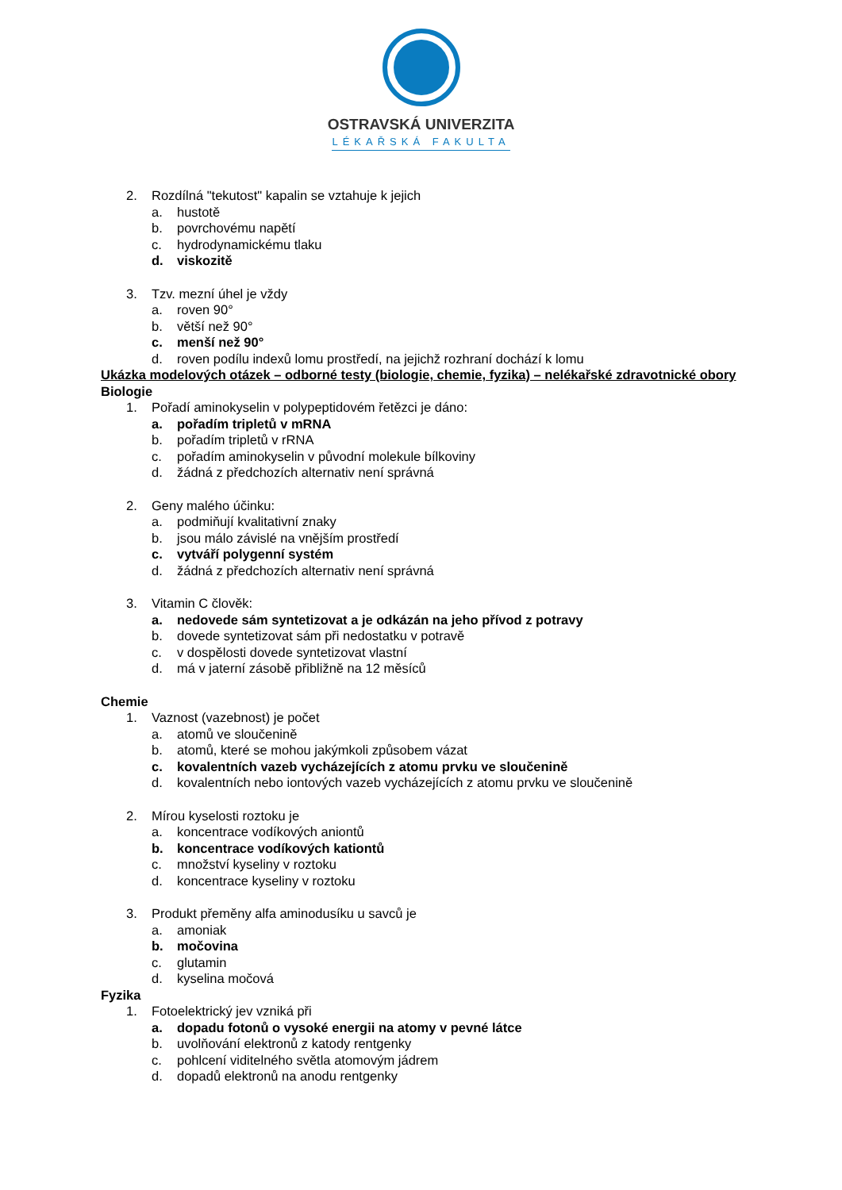OSTRAVSKÁ UNIVERZITA
LÉKAŘSKÁ FAKULTA
2. Rozdílná "tekutost" kapalin se vztahuje k jejich
a. hustotě
b. povrchovému napětí
c. hydrodynamickému tlaku
d. viskozitě
3. Tzv. mezní úhel je vždy
a. roven 90°
b. větší než 90°
c. menší než 90°
d. roven podílu indexů lomu prostředí, na jejichž rozhraní dochází k lomu
Ukázka modelových otázek – odborné testy (biologie, chemie, fyzika) – nelékařské zdravotnické obory
Biologie
1. Pořadí aminokyselin v polypeptidovém řetězci je dáno:
a. pořadím tripletů v mRNA
b. pořadím tripletů v rRNA
c. pořadím aminokyselin v původní molekule bílkoviny
d. žádná z předchozích alternativ není správná
2. Geny malého účinku:
a. podmiňují kvalitativní znaky
b. jsou málo závislé na vnějším prostředí
c. vytváří polygenní systém
d. žádná z předchozích alternativ není správná
3. Vitamin C člověk:
a. nedovede sám syntetizovat a je odkázán na jeho přívod z potravy
b. dovede syntetizovat sám při nedostatku v potravě
c. v dospělosti dovede syntetizovat vlastní
d. má v jaterní zásobě přibližně na 12 měsíců
Chemie
1. Vaznost (vazebnost) je počet
a. atomů ve sloučenině
b. atomů, které se mohou jakýmkoli způsobem vázat
c. kovalentních vazeb vycházejících z atomu prvku ve sloučenině
d. kovalentních nebo iontových vazeb vycházejících z atomu prvku ve sloučenině
2. Mírou kyselosti roztoku je
a. koncentrace vodíkových aniontů
b. koncentrace vodíkových kationtů
c. množství kyseliny v roztoku
d. koncentrace kyseliny v roztoku
3. Produkt přeměny alfa aminodusíku u savců je
a. amoniak
b. močovina
c. glutamin
d. kyselina močová
Fyzika
1. Fotoelektrický jev vzniká při
a. dopadu fotonů o vysoké energii na atomy v pevné látce
b. uvolňování elektronů z katody rentgenky
c. pohlcení viditelného světla atomovým jádrem
d. dopadů elektronů na anodu rentgenky